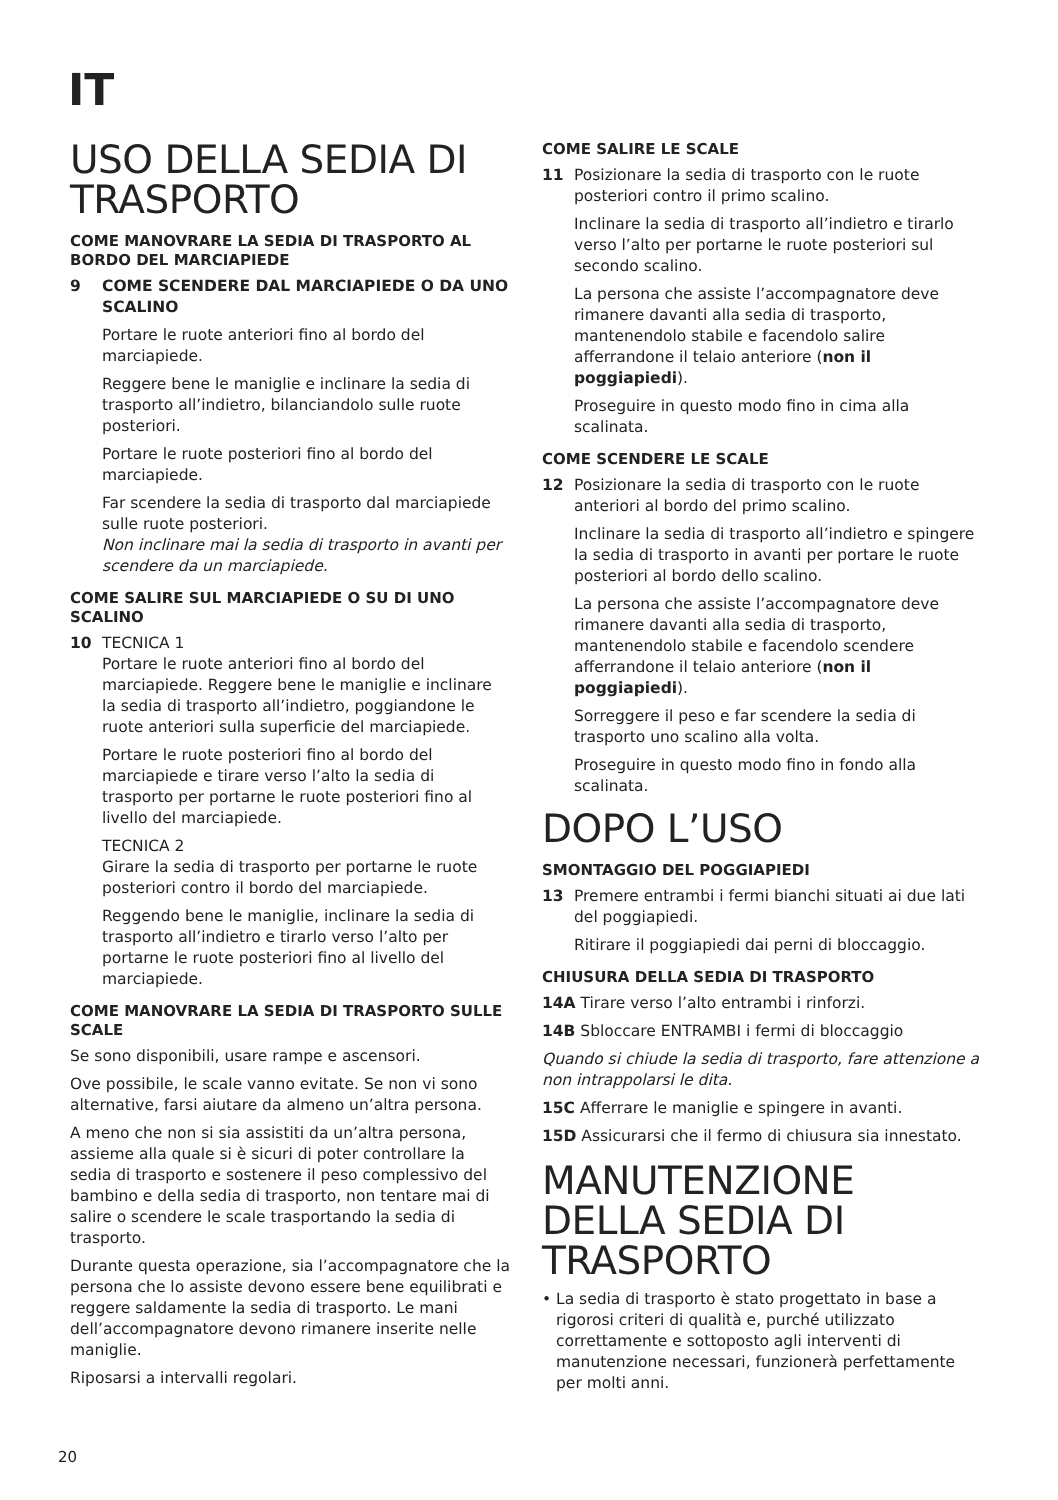IT
USO DELLA SEDIA DI TRASPORTO
COME MANOVRARE LA SEDIA DI TRASPORTO AL BORDO DEL MARCIAPIEDE
9 COME SCENDERE DAL MARCIAPIEDE O DA UNO SCALINO
Portare le ruote anteriori fino al bordo del marciapiede.
Reggere bene le maniglie e inclinare la sedia di trasporto all’indietro, bilanciandolo sulle ruote posteriori.
Portare le ruote posteriori fino al bordo del marciapiede.
Far scendere la sedia di trasporto dal marciapiede sulle ruote posteriori.
Non inclinare mai la sedia di trasporto in avanti per scendere da un marciapiede.
COME SALIRE SUL MARCIAPIEDE O SU DI UNO SCALINO
10 TECNICA 1
Portare le ruote anteriori fino al bordo del marciapiede. Reggere bene le maniglie e inclinare la sedia di trasporto all’indietro, poggiandone le ruote anteriori sulla superficie del marciapiede.
Portare le ruote posteriori fino al bordo del marciapiede e tirare verso l’alto la sedia di trasporto per portarne le ruote posteriori fino al livello del marciapiede.
TECNICA 2
Girare la sedia di trasporto per portarne le ruote posteriori contro il bordo del marciapiede.
Reggendo bene le maniglie, inclinare la sedia di trasporto all’indietro e tirarlo verso l’alto per portarne le ruote posteriori fino al livello del marciapiede.
COME MANOVRARE LA SEDIA DI TRASPORTO SULLE SCALE
Se sono disponibili, usare rampe e ascensori.
Ove possibile, le scale vanno evitate. Se non vi sono alternative, farsi aiutare da almeno un’altra persona.
A meno che non si sia assistiti da un’altra persona, assieme alla quale si è sicuri di poter controllare la sedia di trasporto e sostenere il peso complessivo del bambino e della sedia di trasporto, non tentare mai di salire o scendere le scale trasportando la sedia di trasporto.
Durante questa operazione, sia l’accompagnatore che la persona che lo assiste devono essere bene equilibrati e reggere saldamente la sedia di trasporto. Le mani dell’accompagnatore devono rimanere inserite nelle maniglie.
Riposarsi a intervalli regolari.
COME SALIRE LE SCALE
11 Posizionare la sedia di trasporto con le ruote posteriori contro il primo scalino.
Inclinare la sedia di trasporto all’indietro e tirarlo verso l’alto per portarne le ruote posteriori sul secondo scalino.
La persona che assiste l’accompagnatore deve rimanere davanti alla sedia di trasporto, mantenendolo stabile e facendolo salire afferrandone il telaio anteriore (non il poggiapiedi).
Proseguire in questo modo fino in cima alla scalinata.
COME SCENDERE LE SCALE
12 Posizionare la sedia di trasporto con le ruote anteriori al bordo del primo scalino.
Inclinare la sedia di trasporto all’indietro e spingere la sedia di trasporto in avanti per portare le ruote posteriori al bordo dello scalino.
La persona che assiste l’accompagnatore deve rimanere davanti alla sedia di trasporto, mantenendolo stabile e facendolo scendere afferrandone il telaio anteriore (non il poggiapiedi).
Sorreggere il peso e far scendere la sedia di trasporto uno scalino alla volta.
Proseguire in questo modo fino in fondo alla scalinata.
DOPO L’USO
SMONTAGGIO DEL POGGIAPIEDI
13 Premere entrambi i fermi bianchi situati ai due lati del poggiapiedi.
Ritirare il poggiapiedi dai perni di bloccaggio.
CHIUSURA DELLA SEDIA DI TRASPORTO
14A Tirare verso l’alto entrambi i rinforzi.
14B Sbloccare ENTRAMBI i fermi di bloccaggio
Quando si chiude la sedia di trasporto, fare attenzione a non intrappolarsi le dita.
15C Afferrare le maniglie e spingere in avanti.
15D Assicurarsi che il fermo di chiusura sia innestato.
MANUTENZIONE DELLA SEDIA DI TRASPORTO
• La sedia di trasporto è stato progettato in base a rigorosi criteri di qualità e, purché utilizzato correttamente e sottoposto agli interventi di manutenzione necessari, funzionerà perfettamente per molti anni.
20